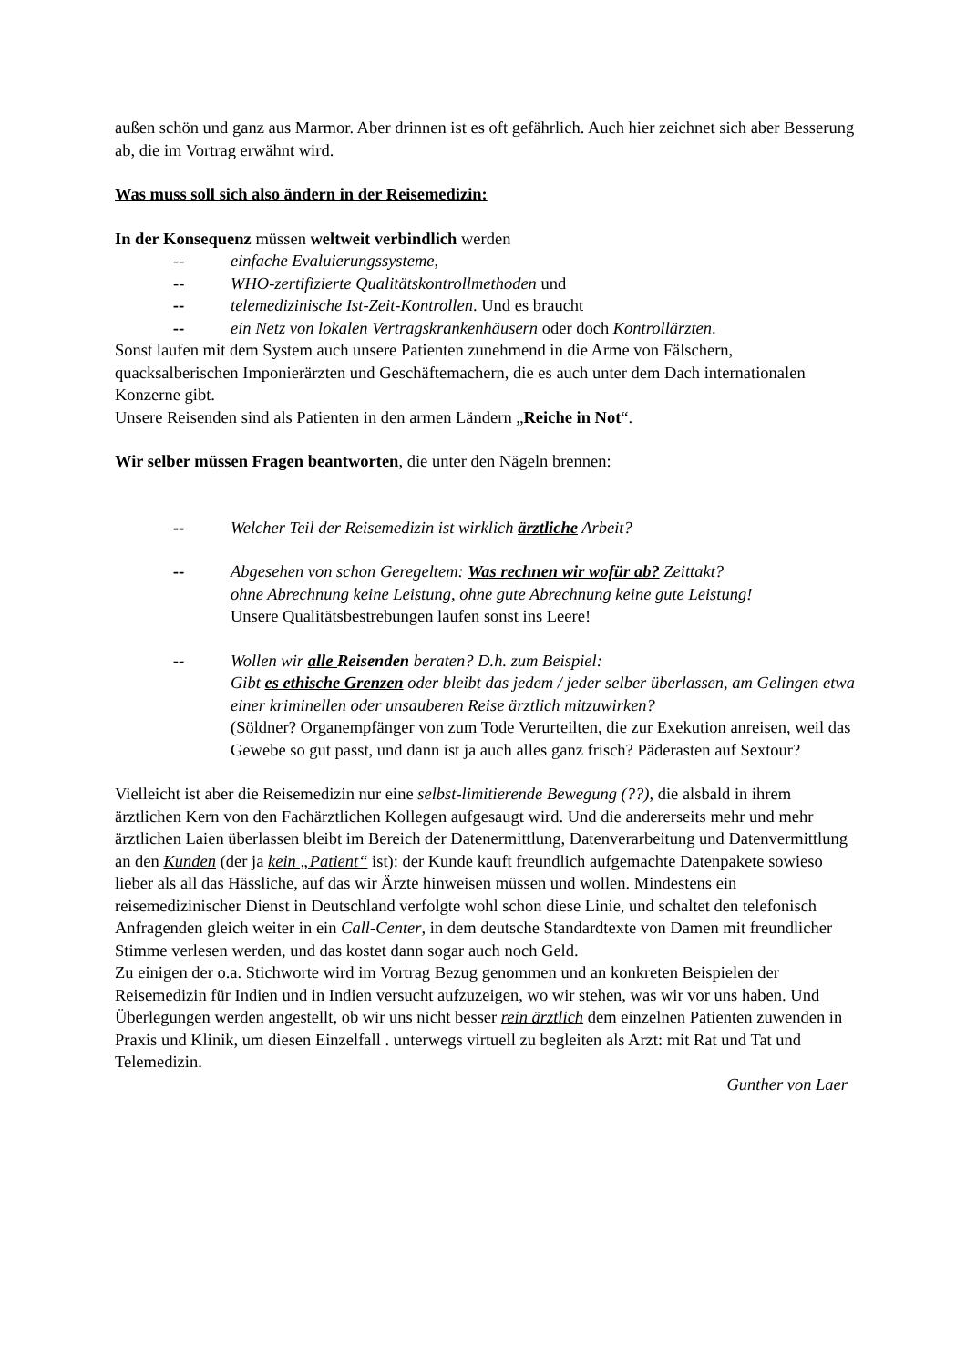außen schön und ganz aus Marmor. Aber drinnen ist es oft gefährlich. Auch hier zeichnet sich aber Besserung ab, die im Vortrag erwähnt wird.
Was muss soll sich also ändern in der Reisemedizin:
In der Konsequenz müssen weltweit verbindlich werden
-- einfache Evaluierungssysteme,
-- WHO-zertifizierte Qualitätskontrollmethoden und
-- telemedizinische Ist-Zeit-Kontrollen. Und es braucht
-- ein Netz von lokalen Vertragskrankenhäusern oder doch Kontrollärzten.
Sonst laufen mit dem System auch unsere Patienten zunehmend in die Arme von Fälschern, quacksalberischen Imponierärzten und Geschäftemachern, die es auch unter dem Dach internationalen Konzerne gibt.
Unsere Reisenden sind als Patienten in den armen Ländern „Reiche in Not“.
Wir selber müssen Fragen beantworten, die unter den Nägeln brennen:
-- Welcher Teil der Reisemedizin ist wirklich ärztliche Arbeit?
-- Abgesehen von schon Geregeltem: Was rechnen wir wofür ab? Zeittakt?
ohne Abrechnung keine Leistung, ohne gute Abrechnung keine gute Leistung!
Unsere Qualitätsbestrebungen laufen sonst ins Leere!
-- Wollen wir alle Reisenden beraten? D.h. zum Beispiel:
Gibt es ethische Grenzen oder bleibt das jedem / jeder selber überlassen, am Gelingen etwa einer kriminellen oder unsauberen Reise ärztlich mitzuwirken?
(Söldner? Organempfänger von zum Tode Verurteilten, die zur Exekution anreisen, weil das Gewebe so gut passt, und dann ist ja auch alles ganz frisch? Päderasten auf Sextour?
Vielleicht ist aber die Reisemedizin nur eine selbst-limitierende Bewegung (??), die alsbald in ihrem ärztlichen Kern von den Fachärztlichen Kollegen aufgesaugt wird. Und die andererseits mehr und mehr ärztlichen Laien überlassen bleibt im Bereich der Datenermittlung, Datenverarbeitung und Datenvermittlung an den Kunden (der ja kein „Patient“ ist): der Kunde kauft freundlich aufgemachte Datenpakete sowieso lieber als all das Hässliche, auf das wir Ärzte hinweisen müssen und wollen. Mindestens ein reisemedizinischer Dienst in Deutschland verfolgte wohl schon diese Linie, und schaltet den telefonisch Anfragenden gleich weiter in ein Call-Center, in dem deutsche Standardtexte von Damen mit freundlicher Stimme verlesen werden, und das kostet dann sogar auch noch Geld.
Zu einigen der o.a. Stichworte wird im Vortrag Bezug genommen und an konkreten Beispielen der Reisemedizin für Indien und in Indien versucht aufzuzeigen, wo wir stehen, was wir vor uns haben. Und Überlegungen werden angestellt, ob wir uns nicht besser rein ärztlich dem einzelnen Patienten zuwenden in Praxis und Klinik, um diesen Einzelfall . unterwegs virtuell zu begleiten als Arzt: mit Rat und Tat und Telemedizin.
Gunther von Laer